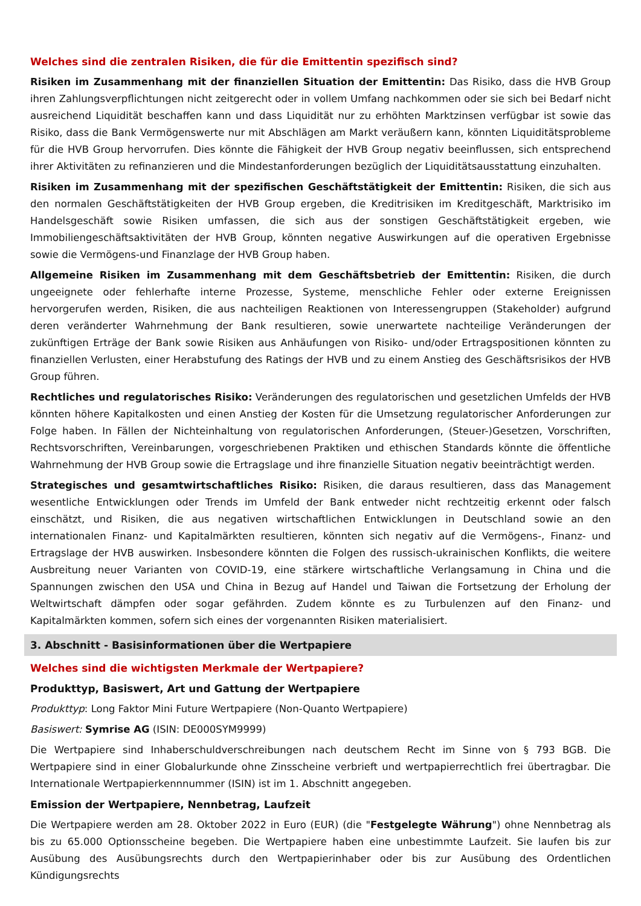Welches sind die zentralen Risiken, die für die Emittentin spezifisch sind?
Risiken im Zusammenhang mit der finanziellen Situation der Emittentin: Das Risiko, dass die HVB Group ihren Zahlungsverpflichtungen nicht zeitgerecht oder in vollem Umfang nachkommen oder sie sich bei Bedarf nicht ausreichend Liquidität beschaffen kann und dass Liquidität nur zu erhöhten Marktzinsen verfügbar ist sowie das Risiko, dass die Bank Vermögenswerte nur mit Abschlägen am Markt veräußern kann, könnten Liquiditätsprobleme für die HVB Group hervorrufen. Dies könnte die Fähigkeit der HVB Group negativ beeinflussen, sich entsprechend ihrer Aktivitäten zu refinanzieren und die Mindestanforderungen bezüglich der Liquiditätsausstattung einzuhalten.
Risiken im Zusammenhang mit der spezifischen Geschäftstätigkeit der Emittentin: Risiken, die sich aus den normalen Geschäftstätigkeiten der HVB Group ergeben, die Kreditrisiken im Kreditgeschäft, Marktrisiko im Handelsgeschäft sowie Risiken umfassen, die sich aus der sonstigen Geschäftstätigkeit ergeben, wie Immobiliengeschäftsaktivitäten der HVB Group, könnten negative Auswirkungen auf die operativen Ergebnisse sowie die Vermögens-und Finanzlage der HVB Group haben.
Allgemeine Risiken im Zusammenhang mit dem Geschäftsbetrieb der Emittentin: Risiken, die durch ungeeignete oder fehlerhafte interne Prozesse, Systeme, menschliche Fehler oder externe Ereignissen hervorgerufen werden, Risiken, die aus nachteiligen Reaktionen von Interessengruppen (Stakeholder) aufgrund deren veränderter Wahrnehmung der Bank resultieren, sowie unerwartete nachteilige Veränderungen der zukünftigen Erträge der Bank sowie Risiken aus Anhäufungen von Risiko- und/oder Ertragspositionen könnten zu finanziellen Verlusten, einer Herabstufung des Ratings der HVB und zu einem Anstieg des Geschäftsrisikos der HVB Group führen.
Rechtliches und regulatorisches Risiko: Veränderungen des regulatorischen und gesetzlichen Umfelds der HVB könnten höhere Kapitalkosten und einen Anstieg der Kosten für die Umsetzung regulatorischer Anforderungen zur Folge haben. In Fällen der Nichteinhaltung von regulatorischen Anforderungen, (Steuer-)Gesetzen, Vorschriften, Rechtsvorschriften, Vereinbarungen, vorgeschriebenen Praktiken und ethischen Standards könnte die öffentliche Wahrnehmung der HVB Group sowie die Ertragslage und ihre finanzielle Situation negativ beeinträchtigt werden.
Strategisches und gesamtwirtschaftliches Risiko: Risiken, die daraus resultieren, dass das Management wesentliche Entwicklungen oder Trends im Umfeld der Bank entweder nicht rechtzeitig erkennt oder falsch einschätzt, und Risiken, die aus negativen wirtschaftlichen Entwicklungen in Deutschland sowie an den internationalen Finanz- und Kapitalmärkten resultieren, könnten sich negativ auf die Vermögens-, Finanz- und Ertragslage der HVB auswirken. Insbesondere könnten die Folgen des russisch-ukrainischen Konflikts, die weitere Ausbreitung neuer Varianten von COVID-19, eine stärkere wirtschaftliche Verlangsamung in China und die Spannungen zwischen den USA und China in Bezug auf Handel und Taiwan die Fortsetzung der Erholung der Weltwirtschaft dämpfen oder sogar gefährden. Zudem könnte es zu Turbulenzen auf den Finanz- und Kapitalmärkten kommen, sofern sich eines der vorgenannten Risiken materialisiert.
3. Abschnitt - Basisinformationen über die Wertpapiere
Welches sind die wichtigsten Merkmale der Wertpapiere?
Produkttyp, Basiswert, Art und Gattung der Wertpapiere
Produkttyp: Long Faktor Mini Future Wertpapiere (Non-Quanto Wertpapiere)
Basiswert: Symrise AG (ISIN: DE000SYM9999)
Die Wertpapiere sind Inhaberschuldverschreibungen nach deutschem Recht im Sinne von § 793 BGB. Die Wertpapiere sind in einer Globalurkunde ohne Zinsscheine verbrieft und wertpapierrechtlich frei übertragbar. Die Internationale Wertpapierkennnummer (ISIN) ist im 1. Abschnitt angegeben.
Emission der Wertpapiere, Nennbetrag, Laufzeit
Die Wertpapiere werden am 28. Oktober 2022 in Euro (EUR) (die "Festgelegte Währung") ohne Nennbetrag als bis zu 65.000 Optionsscheine begeben. Die Wertpapiere haben eine unbestimmte Laufzeit. Sie laufen bis zur Ausübung des Ausübungsrechts durch den Wertpapierinhaber oder bis zur Ausübung des Ordentlichen Kündigungsrechts